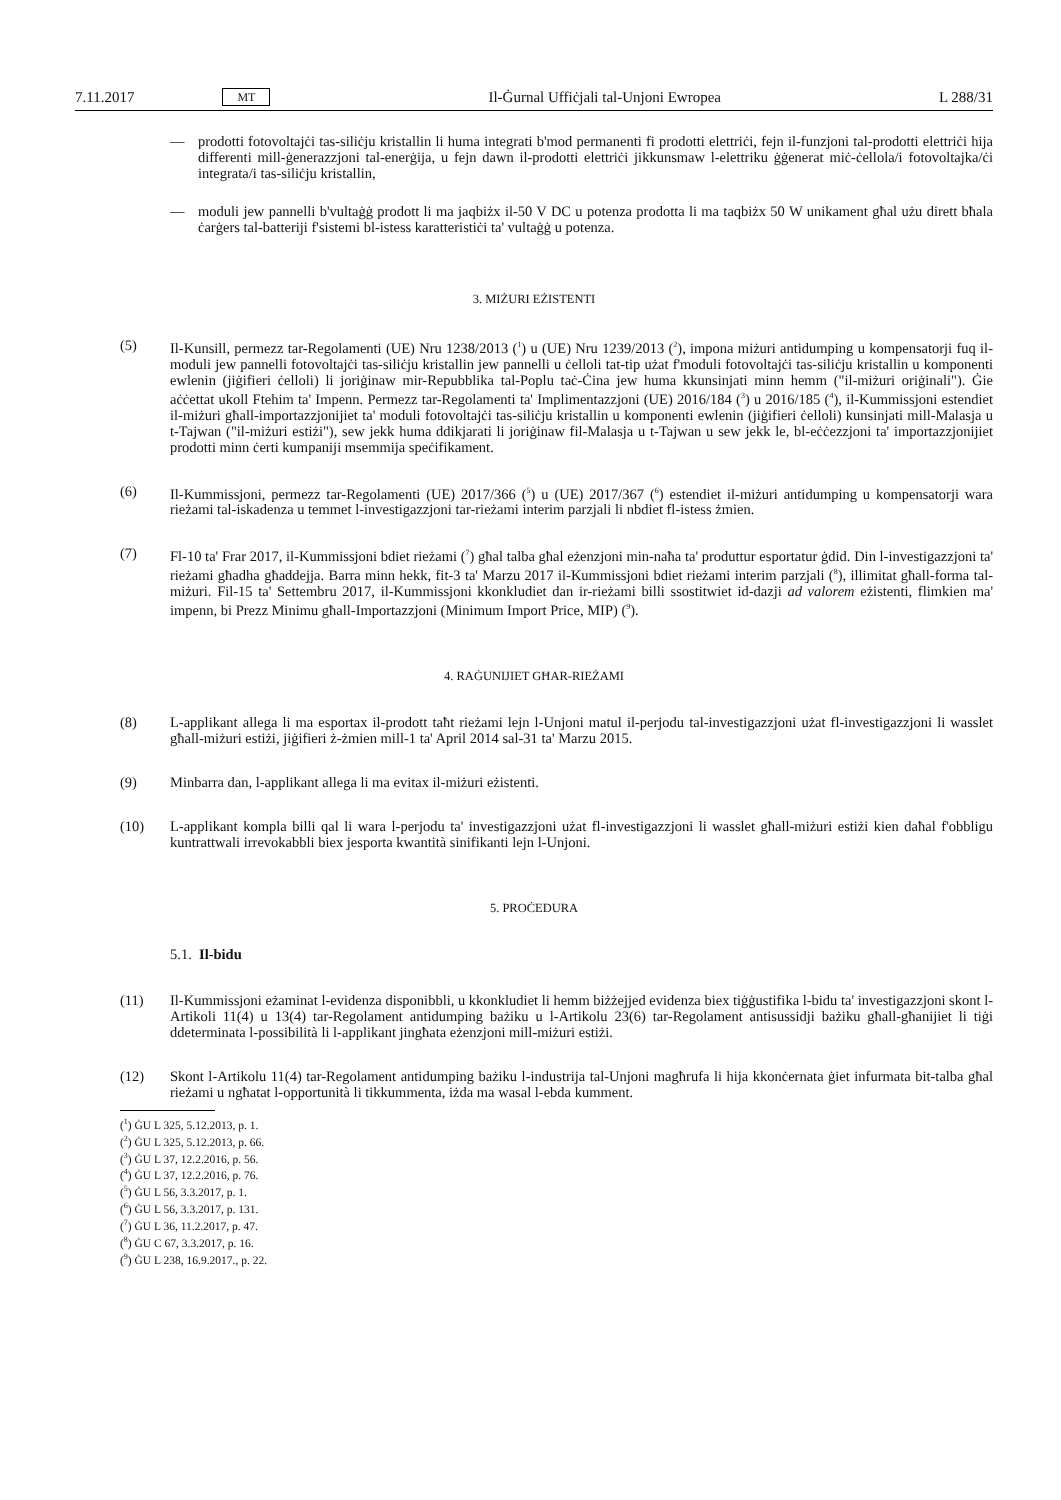7.11.2017 MT Il-Ġurnal Uffiċjali tal-Unjoni Ewropea L 288/31
— prodotti fotovoltajċi tas-siliċju kristallin li huma integrati b'mod permanenti fi prodotti elettriċi, fejn il-funzjoni tal-prodotti elettriċi hija differenti mill-ġenerazzjoni tal-enerġija, u fejn dawn il-prodotti elettriċi jikkunsmaw l-elettriku ġġenerat miċ-ċellola/i fotovoltajka/ċi integrata/i tas-siliċju kristallin,
— moduli jew pannelli b'vultaġġ prodott li ma jaqbiżx il-50 V DC u potenza prodotta li ma taqbiżx 50 W unikament għal użu dirett bħala ċarġers tal-batteriji f'sistemi bl-istess karatteristiċi ta' vultaġġ u potenza.
3. MIŻURI EŻISTENTI
(5) Il-Kunsill, permezz tar-Regolamenti (UE) Nru 1238/2013 (<sup>1</sup>) u (UE) Nru 1239/2013 (<sup>2</sup>), impona miżuri antidumping u kompensatorji fuq il-moduli jew pannelli fotovoltajċi tas-siliċju kristallin jew pannelli u ċelloli tat-tip użat f'moduli fotovoltajċi tas-siliċju kristallin u komponenti ewlenin (jiġifieri ċelloli) li joriġinaw mir-Repubblika tal-Poplu taċ-Ċina jew huma kkunsinjati minn hemm ("il-miżuri oriġinali"). Ġie aċċettat ukoll Ftehim ta' Impenn. Permezz tar-Regolamenti ta' Implimentazzjoni (UE) 2016/184 (<sup>3</sup>) u 2016/185 (<sup>4</sup>), il-Kummissjoni estendiet il-miżuri għall-importazzjonijiet ta' moduli fotovoltajċi tas-siliċju kristallin u komponenti ewlenin (jiġifieri ċelloli) kunsinjati mill-Malasja u t-Tajwan ("il-miżuri estiżi"), sew jekk huma ddikjarati li joriġinaw fil-Malasja u t-Tajwan u sew jekk le, bl-eċċezzjoni ta' importazzjonijiet prodotti minn ċerti kumpaniji msemmija speċifikament.
(6) Il-Kummissjoni, permezz tar-Regolamenti (UE) 2017/366 (<sup>5</sup>) u (UE) 2017/367 (<sup>6</sup>) estendiet il-miżuri antidumping u kompensatorji wara rieżami tal-iskadenza u temmet l-investigazzjoni tar-rieżami interim parzjali li nbdiet fl-istess żmien.
(7) Fl-10 ta' Frar 2017, il-Kummissjoni bdiet rieżami (<sup>7</sup>) għal talba għal eżenzjoni min-naħa ta' produttur esportatur ġdid. Din l-investigazzjoni ta' rieżami għadha għaddejja. Barra minn hekk, fit-3 ta' Marzu 2017 il-Kummissjoni bdiet rieżami interim parzjali (<sup>8</sup>), illimitat għall-forma tal-miżuri. Fil-15 ta' Settembru 2017, il-Kummissjoni kkonkludiet dan ir-rieżami billi ssostitwiet id-dazji ad valorem eżistenti, flimkien ma' impenn, bi Prezz Minimu għall-Importazzjoni (Minimum Import Price, MIP) (<sup>9</sup>).
4. RAĠUNIJIET GĦAR-RIEŻAMI
(8) L-applikant allega li ma esportax il-prodott taħt rieżami lejn l-Unjoni matul il-perjodu tal-investigazzjoni użat fl-investigazzjoni li wasslet għall-miżuri estiżi, jiġifieri ż-żmien mill-1 ta' April 2014 sal-31 ta' Marzu 2015.
(9) Minbarra dan, l-applikant allega li ma evitax il-miżuri eżistenti.
(10) L-applikant kompla billi qal li wara l-perjodu ta' investigazzjoni użat fl-investigazzjoni li wasslet għall-miżuri estiżi kien daħal f'obbligu kuntrattwali irrevokabbli biex jesporta kwantità sinifikanti lejn l-Unjoni.
5. PROĊEDURA
5.1. Il-bidu
(11) Il-Kummissjoni eżaminat l-evidenza disponibbli, u kkonkludiet li hemm biżżejjed evidenza biex tiġġustifika l-bidu ta' investigazzjoni skont l-Artikoli 11(4) u 13(4) tar-Regolament antidumping bażiku u l-Artikolu 23(6) tar-Regolament antisussidji bażiku għall-għanijiet li tiġi ddeterminata l-possibilità li l-applikant jingħata eżenzjoni mill-miżuri estiżi.
(12) Skont l-Artikolu 11(4) tar-Regolament antidumping bażiku l-industrija tal-Unjoni magħrufa li hija kkonċernata ġiet infurmata bit-talba għal rieżami u ngħatat l-opportunità li tikkummenta, iżda ma wasal l-ebda kumment.
(<sup>1</sup>) ĠU L 325, 5.12.2013, p. 1.
(<sup>2</sup>) ĠU L 325, 5.12.2013, p. 66.
(<sup>3</sup>) ĠU L 37, 12.2.2016, p. 56.
(<sup>4</sup>) ĠU L 37, 12.2.2016, p. 76.
(<sup>5</sup>) ĠU L 56, 3.3.2017, p. 1.
(<sup>6</sup>) ĠU L 56, 3.3.2017, p. 131.
(<sup>7</sup>) ĠU L 36, 11.2.2017, p. 47.
(<sup>8</sup>) ĠU C 67, 3.3.2017, p. 16.
(<sup>9</sup>) ĠU L 238, 16.9.2017., p. 22.